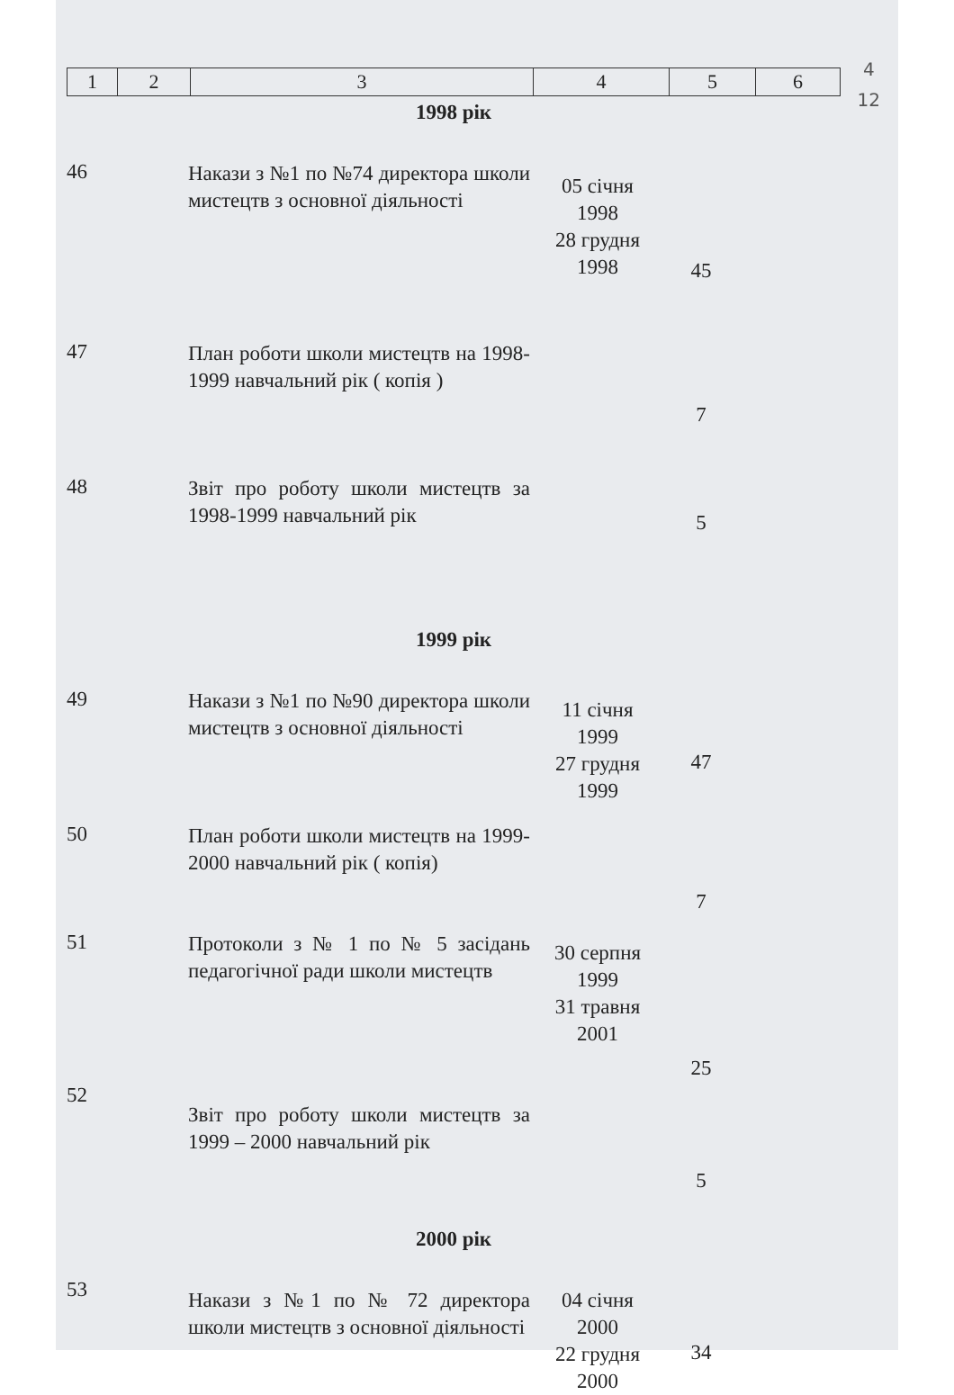4
12
| 1 | 2 | 3 | 4 | 5 | 6 |
| 1998 рік | | | | | |
| 46 | | Накази з №1 по №74 директора школи мистецтв з основної діяльності | 05 січня 1998 28 грудня 1998 | 45 | |
| 47 | | План роботи школи мистецтв на 1998-1999 навчальний рік ( копія ) | | 7 | |
| 48 | | Звіт про роботу школи мистецтв за 1998-1999 навчальний рік | | 5 | |
| 1999 рік | | | | | |
| 49 | | Накази з №1 по №90 директора школи мистецтв з основної діяльності | 11 січня 1999 27 грудня 1999 | 47 | |
| 50 | | План роботи школи мистецтв на 1999-2000 навчальний рік ( копія) | | 7 | |
| 51 | | Протоколи з № 1 по № 5 засідань педагогічної ради школи мистецтв | 30 серпня 1999 31 травня 2001 | 25 | |
| 52 | | Звіт про роботу школи мистецтв за 1999 – 2000 навчальний рік | | 5 | |
| 2000 рік | | | | | |
| 53 | | Накази з №1 по № 72 директора школи мистецтв з основної діяльності | 04 січня 2000 22 грудня 2000 | 34 | |